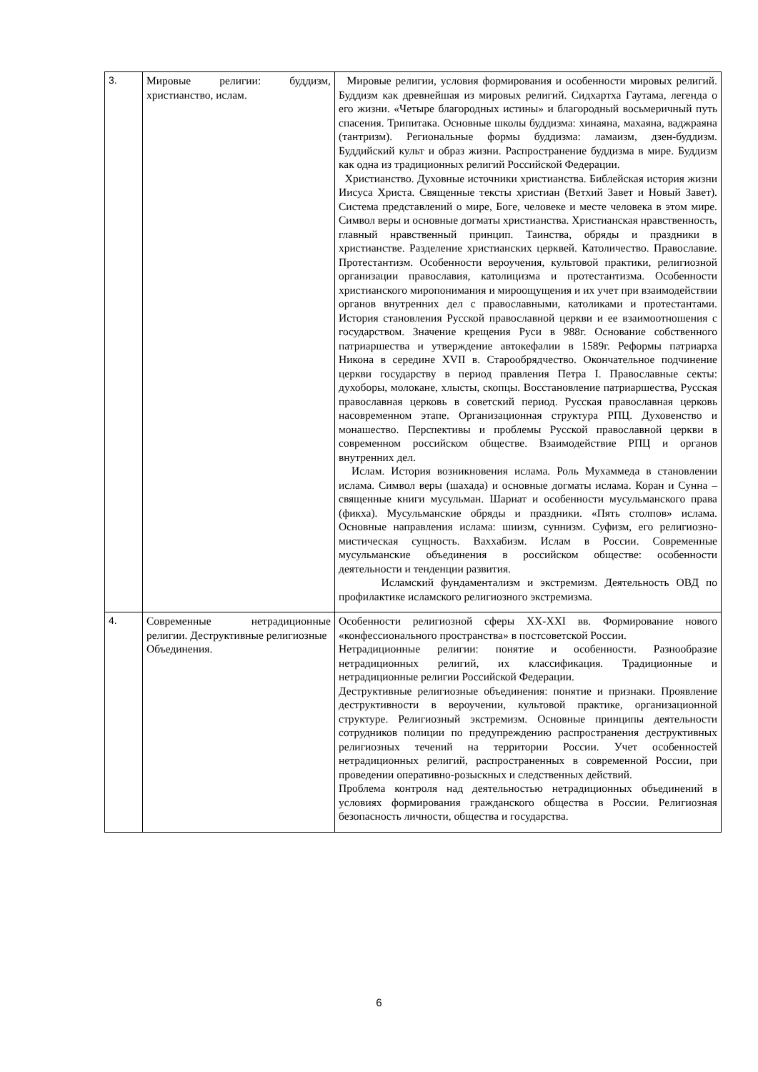| 3. | Мировые религии: буддизм, христианство, ислам. | Мировые религии, условия формирования и особенности мировых религий. Буддизм как древнейшая из мировых религий. Сидхартха Гаутама, легенда о его жизни. «Четыре благородных истины» и благородный восьмеричный путь спасения. Трипитака. Основные школы буддизма: хинаяна, махаяна, ваджраяна (тантризм). Региональные формы буддизма: ламаизм, дзен-буддизм. Буддийский культ и образ жизни. Распространение буддизма в мире. Буддизм как одна из традиционных религий Российской Федерации. Христианство. Духовные источники христианства. Библейская история жизни Иисуса Христа. Священные тексты христиан (Ветхий Завет и Новый Завет). Система представлений о мире, Боге, человеке и месте человека в этом мире. Символ веры и основные догматы христианства. Христианская нравственность, главный нравственный принцип. Таинства, обряды и праздники в христианстве. Разделение христианских церквей. Католичество. Православие. Протестантизм. Особенности вероучения, культовой практики, религиозной организации православия, католицизма и протестантизма. Особенности христианского миропонимания и мироощущения и их учет при взаимодействии органов внутренних дел с православными, католиками и протестантами. История становления Русской православной церкви и ее взаимоотношения с государством. Значение крещения Руси в 988г. Основание собственного патриаршества и утверждение автокефалии в 1589г. Реформы патриарха Никона в середине XVII в. Старообрядчество. Окончательное подчинение церкви государству в период правления Петра I. Православные секты: духоборы, молокане, хлысты, скопцы. Восстановление патриаршества, Русская православная церковь в советский период. Русская православная церковь насовременном этапе. Организационная структура РПЦ. Духовенство и монашество. Перспективы и проблемы Русской православной церкви в современном российском обществе. Взаимодействие РПЦ и органов внутренних дел. Ислам. История возникновения ислама. Роль Мухаммеда в становлении ислама. Символ веры (шахада) и основные догматы ислама. Коран и Сунна – священные книги мусульман. Шариат и особенности мусульманского права (фикха). Мусульманские обряды и праздники. «Пять столпов» ислама. Основные направления ислама: шиизм, суннизм. Суфизм, его религиозно-мистическая сущность. Ваххабизм. Ислам в России. Современные мусульманские объединения в российском обществе: особенности деятельности и тенденции развития. Исламский фундаментализм и экстремизм. Деятельность ОВД по профилактике исламского религиозного экстремизма. |
| 4. | Современные нетрадиционные религии. Деструктивные религиозные Объединения. | Особенности религиозной сферы XX-XXI вв. Формирование нового «конфессионального пространства» в постсоветской России. Нетрадиционные религии: понятие и особенности. Разнообразие нетрадиционных религий, их классификация. Традиционные и нетрадиционные религии Российской Федерации. Деструктивные религиозные объединения: понятие и признаки. Проявление деструктивности в вероучении, культовой практике, организационной структуре. Религиозный экстремизм. Основные принципы деятельности сотрудников полиции по предупреждению распространения деструктивных религиозных течений на территории России. Учет особенностей нетрадиционных религий, распространенных в современной России, при проведении оперативно-розыскных и следственных действий. Проблема контроля над деятельностью нетрадиционных объединений в условиях формирования гражданского общества в России. Религиозная безопасность личности, общества и государства. |
6